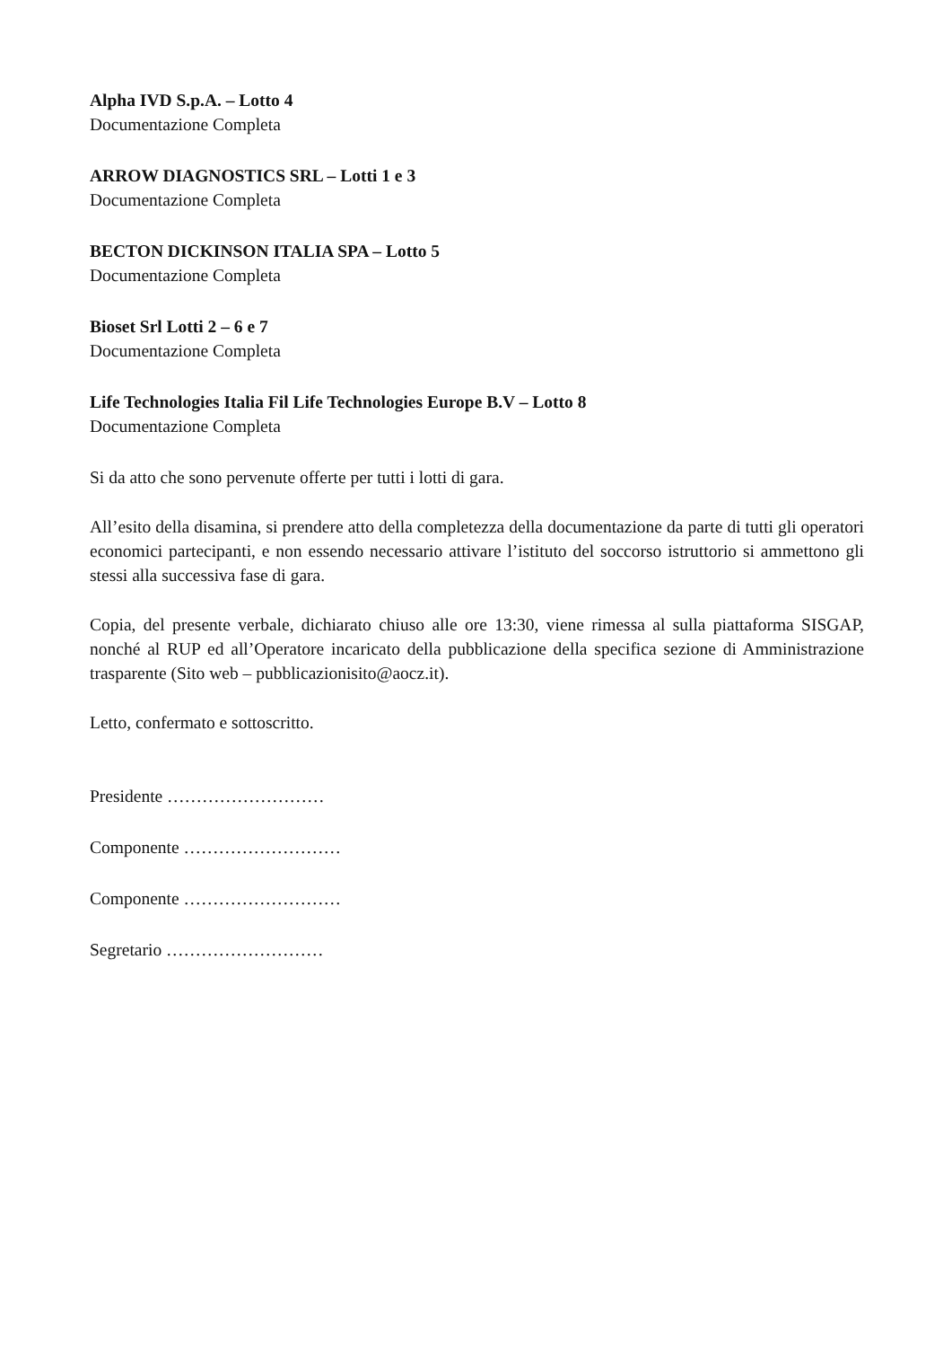Alpha IVD S.p.A. – Lotto 4
Documentazione Completa
ARROW DIAGNOSTICS SRL – Lotti 1 e 3
Documentazione Completa
BECTON DICKINSON ITALIA SPA – Lotto 5
Documentazione Completa
Bioset Srl Lotti 2 – 6 e 7
Documentazione Completa
Life Technologies Italia Fil Life Technologies Europe B.V – Lotto 8
Documentazione Completa
Si da atto che sono pervenute offerte per tutti i lotti di gara.
All’esito della disamina, si prendere atto della completezza della documentazione da parte di tutti gli operatori economici partecipanti, e non essendo necessario attivare l’istituto del soccorso istruttorio si ammettono gli stessi alla successiva fase di gara.
Copia, del presente verbale, dichiarato chiuso alle ore 13:30, viene rimessa al sulla piattaforma SISGAP, nonché al RUP ed all’Operatore incaricato della pubblicazione della specifica sezione di Amministrazione trasparente (Sito web – pubblicazionisito@aocz.it).
Letto, confermato e sottoscritto.
Presidente ………………………
Componente ………………………
Componente ………………………
Segretario ………………………